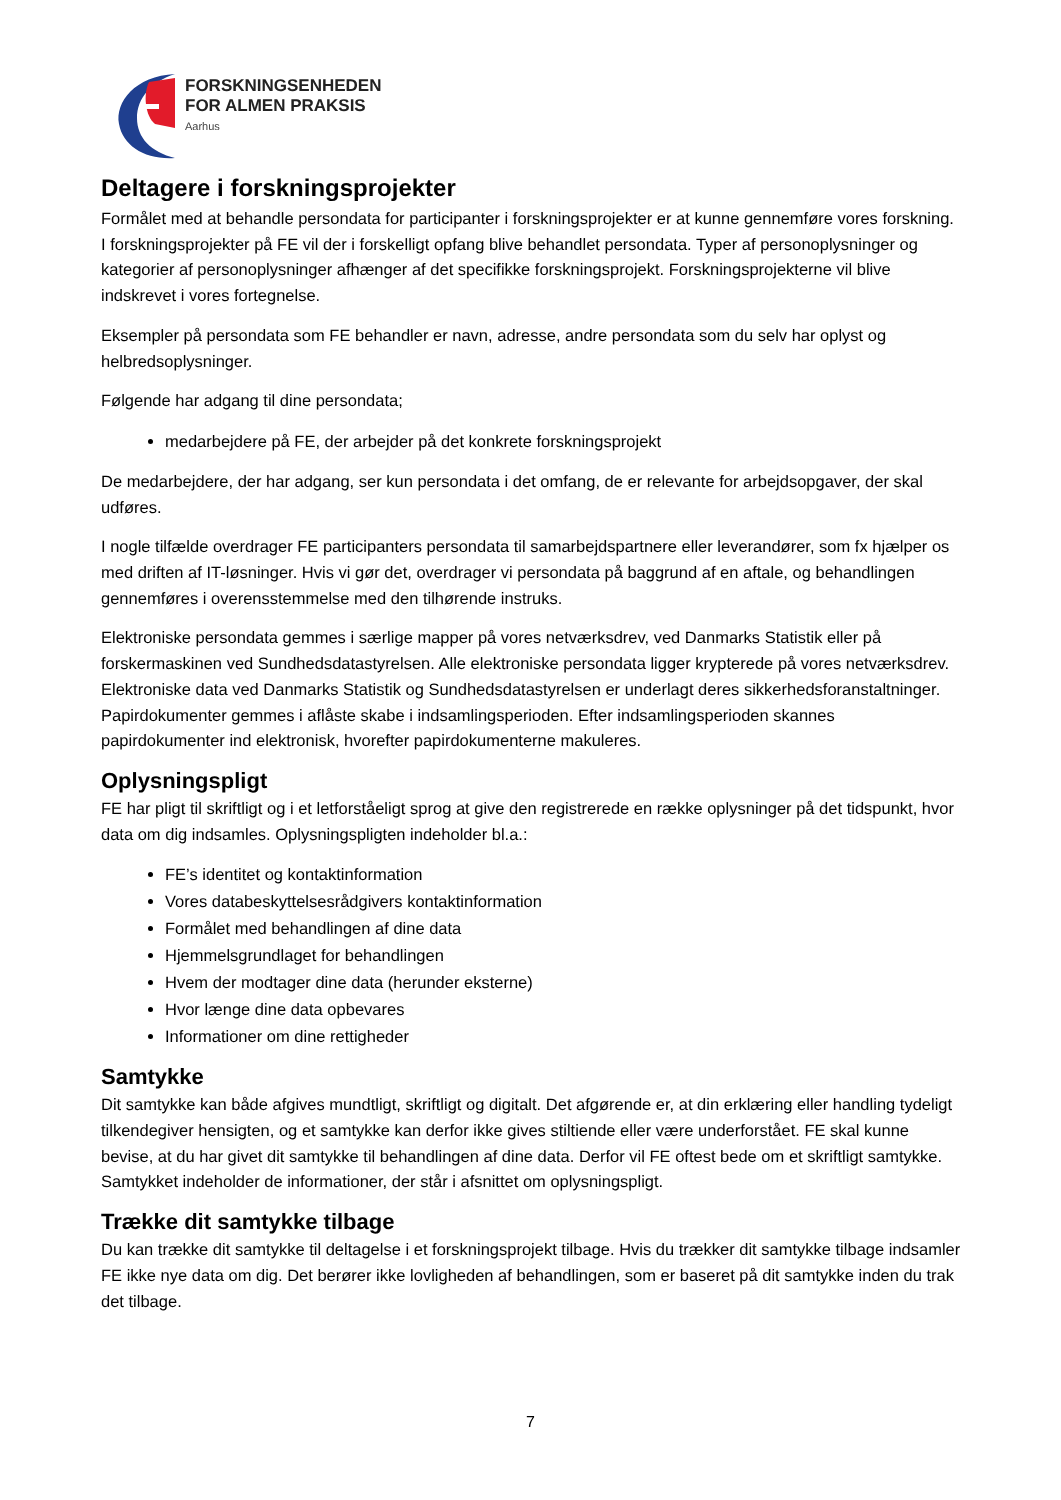FORSKNINGSENHEDEN
FOR ALMEN PRAKSIS
Aarhus
Deltagere i forskningsprojekter
Formålet med at behandle persondata for participanter i forskningsprojekter er at kunne gennemføre vores forskning. I forskningsprojekter på FE vil der i forskelligt opfang blive behandlet persondata. Typer af personoplysninger og kategorier af personoplysninger afhænger af det specifikke forskningsprojekt. Forskningsprojekterne vil blive indskrevet i vores fortegnelse.
Eksempler på persondata som FE behandler er navn, adresse, andre persondata som du selv har oplyst og helbredsoplysninger.
Følgende har adgang til dine persondata;
medarbejdere på FE, der arbejder på det konkrete forskningsprojekt
De medarbejdere, der har adgang, ser kun persondata i det omfang, de er relevante for arbejdsopgaver, der skal udføres.
I nogle tilfælde overdrager FE participanters persondata til samarbejdspartnere eller leverandører, som fx hjælper os med driften af IT-løsninger. Hvis vi gør det, overdrager vi persondata på baggrund af en aftale, og behandlingen gennemføres i overensstemmelse med den tilhørende instruks.
Elektroniske persondata gemmes i særlige mapper på vores netværksdrev, ved Danmarks Statistik eller på forskermaskinen ved Sundhedsdatastyrelsen. Alle elektroniske persondata ligger krypterede på vores netværksdrev. Elektroniske data ved Danmarks Statistik og Sundhedsdatastyrelsen er underlagt deres sikkerhedsforanstaltninger. Papirdokumenter gemmes i aflåste skabe i indsamlingsperioden. Efter indsamlingsperioden skannes papirdokumenter ind elektronisk, hvorefter papirdokumenterne makuleres.
Oplysningspligt
FE har pligt til skriftligt og i et letforståeligt sprog at give den registrerede en række oplysninger på det tidspunkt, hvor data om dig indsamles. Oplysningspligten indeholder bl.a.:
FE’s identitet og kontaktinformation
Vores databeskyttelsesrådgivers kontaktinformation
Formålet med behandlingen af dine data
Hjemmelsgrundlaget for behandlingen
Hvem der modtager dine data (herunder eksterne)
Hvor længe dine data opbevares
Informationer om dine rettigheder
Samtykke
Dit samtykke kan både afgives mundtligt, skriftligt og digitalt. Det afgørende er, at din erklæring eller handling tydeligt tilkendegiver hensigten, og et samtykke kan derfor ikke gives stiltiende eller være underforstået. FE skal kunne bevise, at du har givet dit samtykke til behandlingen af dine data. Derfor vil FE oftest bede om et skriftligt samtykke. Samtykket indeholder de informationer, der står i afsnittet om oplysningspligt.
Trække dit samtykke tilbage
Du kan trække dit samtykke til deltagelse i et forskningsprojekt tilbage. Hvis du trækker dit samtykke tilbage indsamler FE ikke nye data om dig. Det berører ikke lovligheden af behandlingen, som er baseret på dit samtykke inden du trak det tilbage.
7